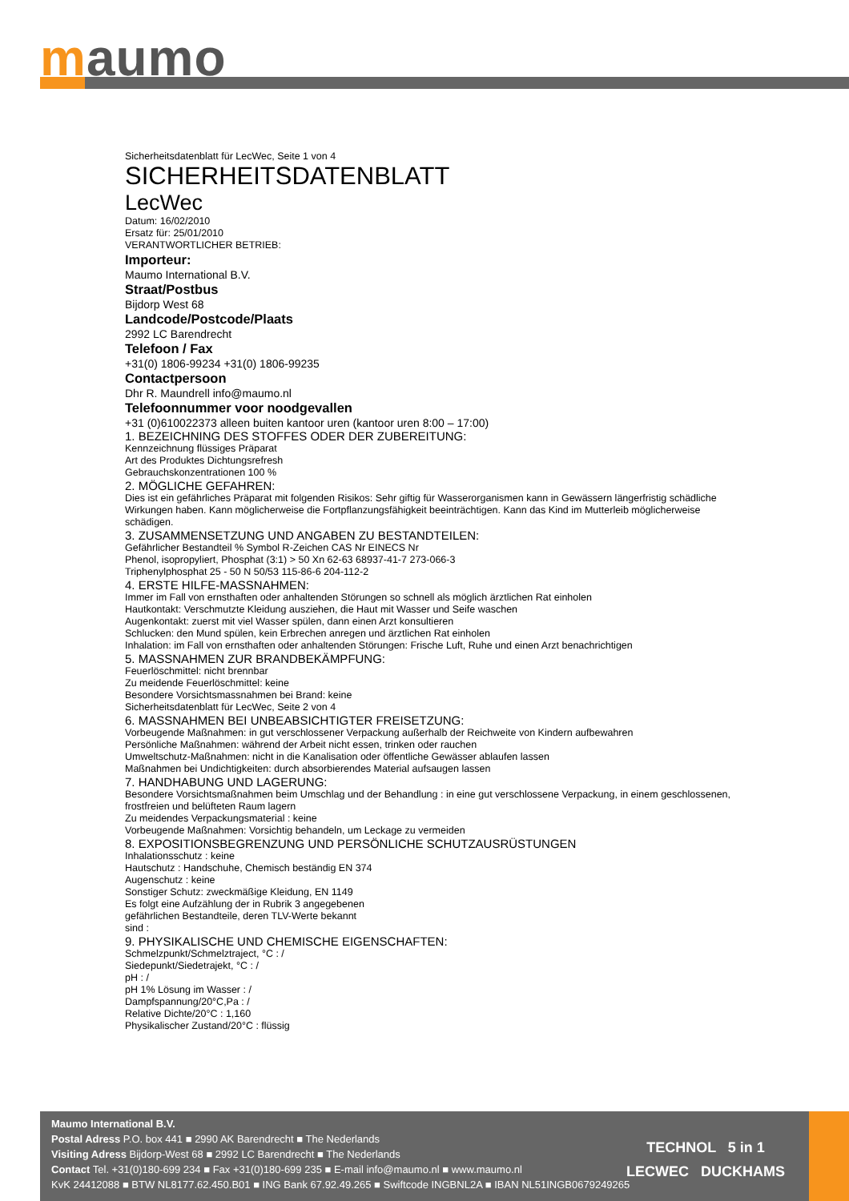maumo
Sicherheitsdatenblatt für LecWec, Seite 1 von 4
SICHERHEITSDATENBLATT
LecWec
Datum: 16/02/2010
Ersatz für: 25/01/2010
VERANTWORTLICHER BETRIEB:
Importeur:
Maumo International B.V.
Straat/Postbus
Bijdorp West 68
Landcode/Postcode/Plaats
2992 LC Barendrecht
Telefoon / Fax
+31(0) 1806-99234 +31(0) 1806-99235
Contactpersoon
Dhr R. Maundrell info@maumo.nl
Telefoonnummer voor noodgevallen
+31 (0)610022373 alleen buiten kantoor uren (kantoor uren 8:00 – 17:00)
1. BEZEICHNING DES STOFFES ODER DER ZUBEREITUNG:
Kennzeichnung flüssiges Präparat
Art des Produktes Dichtungsrefresh
Gebrauchskonzentrationen 100 %
2. MÖGLICHE GEFAHREN:
Dies ist ein gefährliches Präparat mit folgenden Risikos: Sehr giftig für Wasserorganismen kann in Gewässern längerfristig schädliche
Wirkungen haben. Kann möglicherweise die Fortpflanzungsfähigkeit beeinträchtigen. Kann das Kind im Mutterleib möglicherweise schädigen.
3. ZUSAMMENSETZUNG UND ANGABEN ZU BESTANDTEILEN:
Gefährlicher Bestandteil % Symbol R-Zeichen CAS Nr EINECS Nr
Phenol, isopropyliert, Phosphat (3:1) > 50 Xn 62-63 68937-41-7 273-066-3
Triphenylphosphat 25 - 50 N 50/53 115-86-6 204-112-2
4. ERSTE HILFE-MASSNAHMEN:
Immer im Fall von ernsthaften oder anhaltenden Störungen so schnell als möglich ärztlichen Rat einholen
Hautkontakt: Verschmutzte Kleidung ausziehen, die Haut mit Wasser und Seife waschen
Augenkontakt: zuerst mit viel Wasser spülen, dann einen Arzt konsultieren
Schlucken: den Mund spülen, kein Erbrechen anregen und ärztlichen Rat einholen
Inhalation: im Fall von ernsthaften oder anhaltenden Störungen: Frische Luft, Ruhe und einen Arzt benachrichtigen
5. MASSNAHMEN ZUR BRANDBEKÄMPFUNG:
Feuerlöschmittel: nicht brennbar
Zu meidende Feuerlöschmittel: keine
Besondere Vorsichtsmassnahmen bei Brand: keine
Sicherheitsdatenblatt für LecWec, Seite 2 von 4
6. MASSNAHMEN BEI UNBEABSICHTIGTER FREISETZUNG:
Vorbeugende Maßnahmen: in gut verschlossener Verpackung außerhalb der Reichweite von Kindern aufbewahren
Persönliche Maßnahmen: während der Arbeit nicht essen, trinken oder rauchen
Umweltschutz-Maßnahmen: nicht in die Kanalisation oder öffentliche Gewässer ablaufen lassen
Maßnahmen bei Undichtigkeiten: durch absorbierendes Material aufsaugen lassen
7. HANDHABUNG UND LAGERUNG:
Besondere Vorsichtsmaßnahmen beim Umschlag und der Behandlung : in eine gut verschlossene Verpackung, in einem geschlossenen, frostfreien und belüfteten Raum lagern
Zu meidendes Verpackungsmaterial : keine
Vorbeugende Maßnahmen: Vorsichtig behandeln, um Leckage zu vermeiden
8. EXPOSITIONSBEGRENZUNG UND PERSÖNLICHE SCHUTZAUSRÜSTUNGEN
Inhalationsschutz : keine
Hautschutz : Handschuhe, Chemisch beständig EN 374
Augenschutz : keine
Sonstiger Schutz: zweckmäßige Kleidung, EN 1149
Es folgt eine Aufzählung der in Rubrik 3 angegebenen
gefährlichen Bestandteile, deren TLV-Werte bekannt
sind :
9. PHYSIKALISCHE UND CHEMISCHE EIGENSCHAFTEN:
Schmelzpunkt/Schmelztraject, °C : /
Siedepunkt/Siedetrajekt, °C : /
pH : /
pH 1% Lösung im Wasser : /
Dampfspannung/20°C,Pa : /
Relative Dichte/20°C : 1,160
Physikalischer Zustand/20°C : flüssig
Maumo International B.V.
Postal Adress P.O. box 441 ■ 2990 AK Barendrecht ■ The Nederlands
Visiting Adress Bijdorp-West 68 ■ 2992 LC Barendrecht ■ The Nederlands
Contact Tel. +31(0)180-699 234 ■ Fax +31(0)180-699 235 ■ E-mail info@maumo.nl ■ www.maumo.nl
KvK 24412088 ■ BTW NL8177.62.450.B01 ■ ING Bank 67.92.49.265 ■ Swiftcode INGBNL2A ■ IBAN NL51INGB0679249265
TECHNOL 5 in 1
LECWEC DUCKHAMS